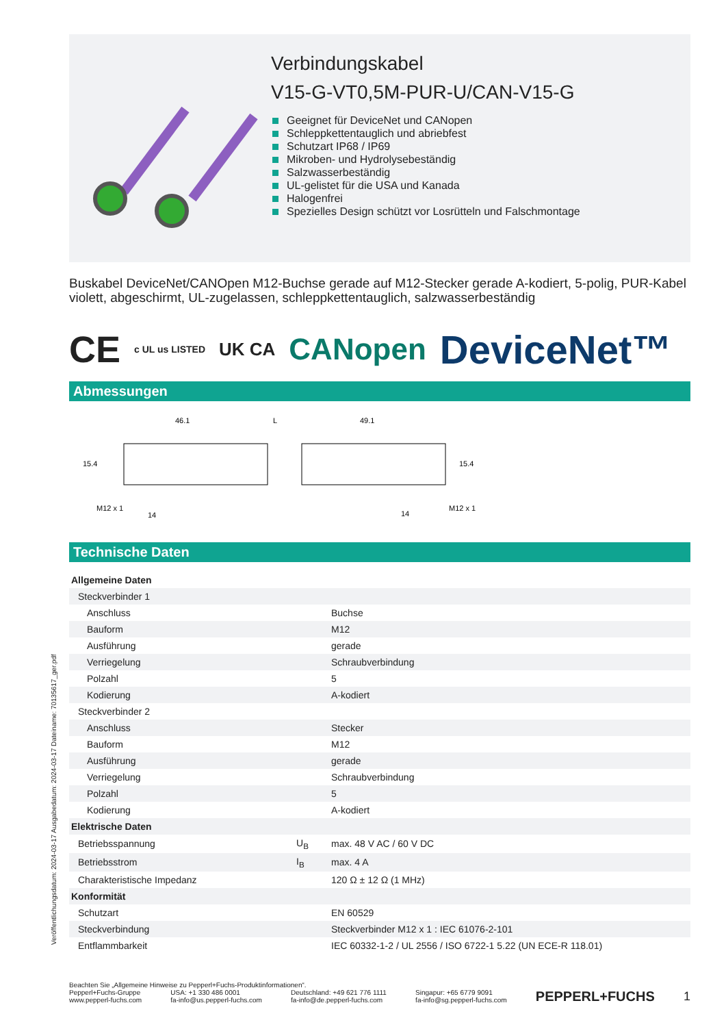Verbindungskabel
V15-G-VT0,5M-PUR-U/CAN-V15-G
Geeignet für DeviceNet und CANopen
Schleppkettentauglich und abriebfest
Schutzart IP68 / IP69
Mikroben- und Hydrolysebeständig
Salzwasserbeständig
UL-gelistet für die USA und Kanada
Halogenfrei
Spezielles Design schützt vor Losrütteln und Falschmontage
Buskabel DeviceNet/CANOpen M12-Buchse gerade auf M12-Stecker gerade A-kodiert, 5-polig, PUR-Kabel violett, abgeschirmt, UL-zugelassen, schleppkettentauglich, salzwasserbeständig
CE c UL us LISTED UK CA CANopen DeviceNet™
Abmessungen
46.1
L
49.1
15.4
15.4
M12 x 1
14
14
M12 x 1
Technische Daten
| Allgemeine Daten | | |
| Steckverbinder 1 | | |
| Anschluss | | Buchse |
| Bauform | | M12 |
| Ausführung | | gerade |
| Verriegelung | | Schraubverbindung |
| Polzahl | | 5 |
| Kodierung | | A-kodiert |
| Steckverbinder 2 | | |
| Anschluss | | Stecker |
| Bauform | | M12 |
| Ausführung | | gerade |
| Verriegelung | | Schraubverbindung |
| Polzahl | | 5 |
| Kodierung | | A-kodiert |
| Elektrische Daten | | |
| Betriebsspannung | U<sub>B</sub> | max. 48 V AC / 60 V DC |
| Betriebsstrom | I<sub>B</sub> | max. 4 A |
| Charakteristische Impedanz | | 120 Ω ± 12 Ω (1 MHz) |
| Konformität | | |
| Schutzart | | EN 60529 |
| Steckverbindung | | Steckverbinder M12 x 1 : IEC 61076-2-101 |
| Entflammbarkeit | | IEC 60332-1-2 / UL 2556 / ISO 6722-1 5.22 (UN ECE-R 118.01) |
Beachten Sie „Allgemeine Hinweise zu Pepperl+Fuchs-Produktinformationen“.
Pepperl+Fuchs-Gruppe
www.pepperl-fuchs.com USA: +1 330 486 0001
fa-info@us.pepperl-fuchs.com Deutschland: +49 621 776 1111
fa-info@de.pepperl-fuchs.com Singapur: +65 6779 9091
fa-info@sg.pepperl-fuchs.com PEPPERL+FUCHS 1
Veröffentlichungsdatum: 2024-03-17 Ausgabedatum: 2024-03-17 Dateiname: 70135617_ger.pdf